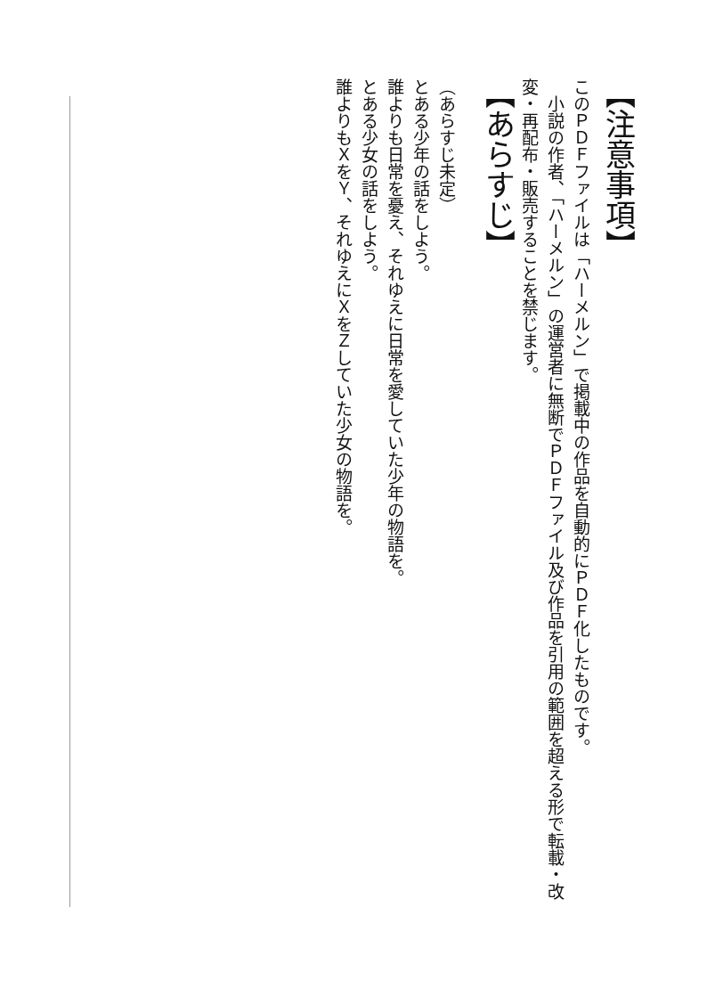【注意事項】
このＰＤＦファイルは「ハーメルン」で掲載中の作品を自動的にＰＤＦ化したものです。
　小説の作者、「ハーメルン」の運営者に無断でＰＤＦファイル及び作品を引用の範囲を超える形で転載・改変・再配布・販売することを禁じます。
【あらすじ】
（あらすじ未定）
とある少年の話をしよう。
誰よりも日常を憂え、それゆえに日常を愛していた少年の物語を。
とある少女の話をしよう。
誰よりもＸをＹ、それゆえにＸをＺしていた少女の物語を。